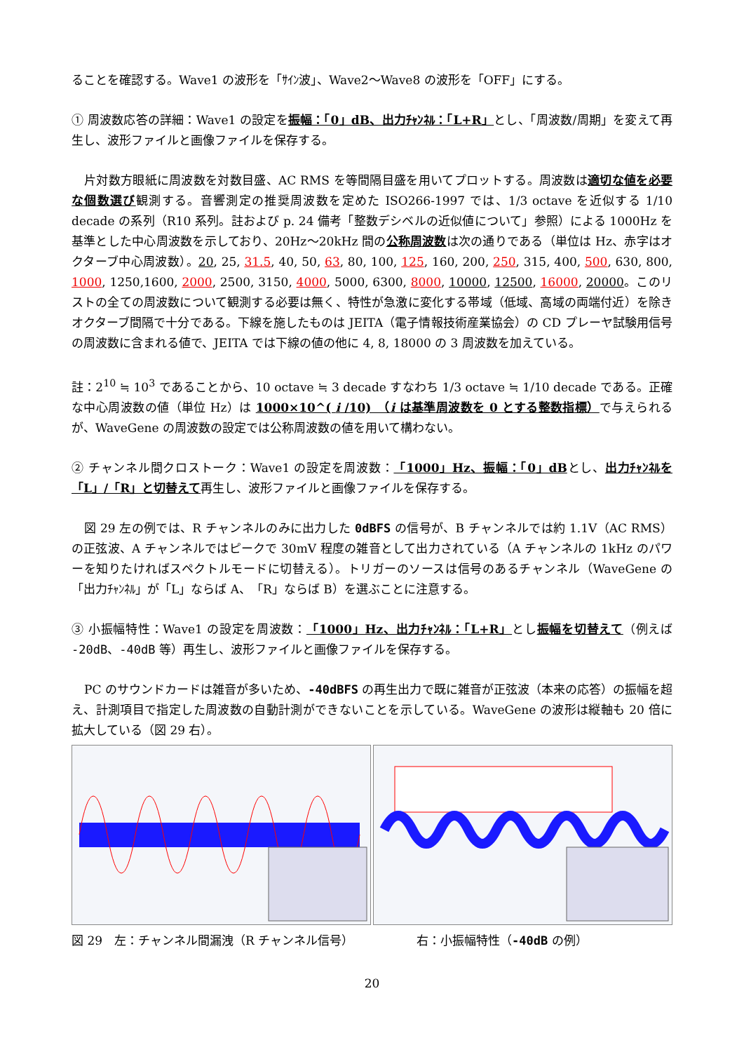ることを確認する。Wave1 の波形を「ｻｲﾝ波」、Wave2～Wave8 の波形を「OFF」にする。
① 周波数応答の詳細：Wave1 の設定を振幅：「0」dB、出力ﾁｬﾝﾈﾙ：「L+R」とし、「周波数/周期」を変えて再生し、波形ファイルと画像ファイルを保存する。
片対数方眼紙に周波数を対数目盛、AC RMS を等間隔目盛を用いてプロットする。周波数は適切な値を必要な個数選び観測する。音響測定の推奨周波数を定めた ISO266-1997 では、1/3 octave を近似する 1/10 decade の系列（R10 系列。註および p. 24 備考「整数デシベルの近似値について」参照）による 1000Hz を基準とした中心周波数を示しており、20Hz～20kHz 間の公称周波数は次の通りである（単位は Hz、赤字はオクターブ中心周波数）。20, 25, 31.5, 40, 50, 63, 80, 100, 125, 160, 200, 250, 315, 400, 500, 630, 800, 1000, 1250,1600, 2000, 2500, 3150, 4000, 5000, 6300, 8000, 10000, 12500, 16000, 20000。このリストの全ての周波数について観測する必要は無く、特性が急激に変化する帯域（低域、高域の両端付近）を除きオクターブ間隔で十分である。下線を施したものは JEITA（電子情報技術産業協会）の CD プレーヤ試験用信号の周波数に含まれる値で、JEITA では下線の値の他に 4, 8, 18000 の 3 周波数を加えている。
註：2<sup>10</sup> ≒ 10<sup>3</sup> であることから、10 octave ≒ 3 decade すなわち 1/3 octave ≒ 1/10 decade である。正確な中心周波数の値（単位 Hz）は 1000×10^( i /10)　（i は基準周波数を 0 とする整数指標）で与えられるが、WaveGene の周波数の設定では公称周波数の値を用いて構わない。
② チャンネル間クロストーク：Wave1 の設定を周波数：「1000」Hz、振幅：「0」dBとし、出力ﾁｬﾝﾈﾙを「L」/「R」と切替えて再生し、波形ファイルと画像ファイルを保存する。
図 29 左の例では、R チャンネルのみに出力した 0dBFS の信号が、B チャンネルでは約 1.1V（AC RMS）の正弦波、A チャンネルではピークで 30mV 程度の雑音として出力されている（A チャンネルの 1kHz のパワーを知りたければスペクトルモードに切替える）。トリガーのソースは信号のあるチャンネル（WaveGene の「出力ﾁｬﾝﾈﾙ」が「L」ならば A、「R」ならば B）を選ぶことに注意する。
③ 小振幅特性：Wave1 の設定を周波数：「1000」Hz、出力ﾁｬﾝﾈﾙ：「L+R」とし振幅を切替えて（例えば -20dB、-40dB 等）再生し、波形ファイルと画像ファイルを保存する。
PC のサウンドカードは雑音が多いため、-40dBFS の再生出力で既に雑音が正弦波（本来の応答）の振幅を超え、計測項目で指定した周波数の自動計測ができないことを示している。WaveGene の波形は縦軸も 20 倍に拡大している（図 29 右）。
図 29　左：チャンネル間漏洩（R チャンネル信号） 右：小振幅特性（-40dB の例）
20